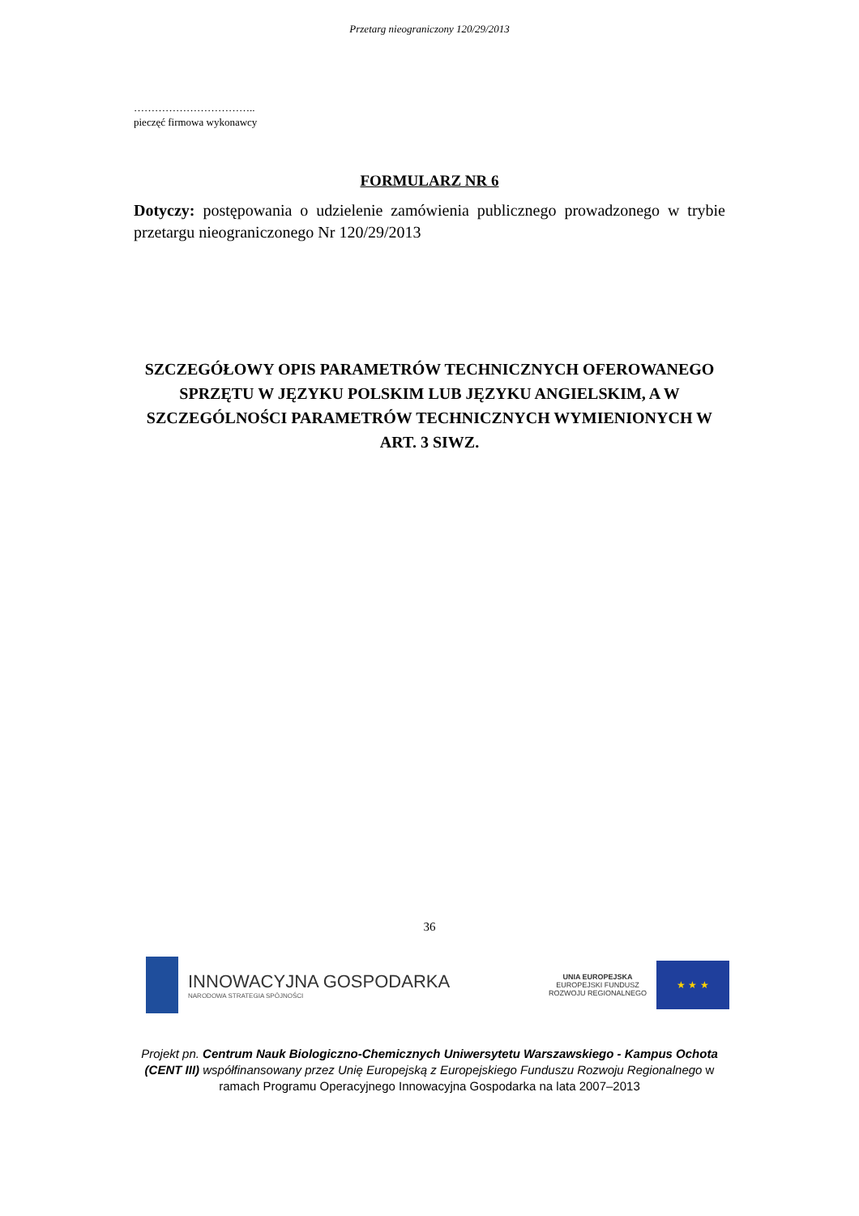Przetarg nieograniczony 120/29/2013
……………………………..
pieczęć firmowa wykonawcy
FORMULARZ NR 6
Dotyczy: postępowania o udzielenie zamówienia publicznego prowadzonego w trybie przetargu nieograniczonego Nr 120/29/2013
SZCZEGÓŁOWY OPIS PARAMETRÓW TECHNICZNYCH OFEROWANEGO SPRZĘTU W JĘZYKU POLSKIM LUB JĘZYKU ANGIELSKIM, A W SZCZEGÓLNOŚCI PARAMETRÓW TECHNICZNYCH WYMIENIONYCH W ART. 3 SIWZ.
36
INNOWACYJNA GOSPODARKA
NARODOWA STRATEGIA SPÓJNOŚCI
UNIA EUROPEJSKA
EUROPEJSKI FUNDUSZ
ROZWOJU REGIONALNEGO
★ ★ ★
Projekt pn. Centrum Nauk Biologiczno-Chemicznych Uniwersytetu Warszawskiego - Kampus Ochota (CENT III) współfinansowany przez Unię Europejską z Europejskiego Funduszu Rozwoju Regionalnego w ramach Programu Operacyjnego Innowacyjna Gospodarka na lata 2007–2013